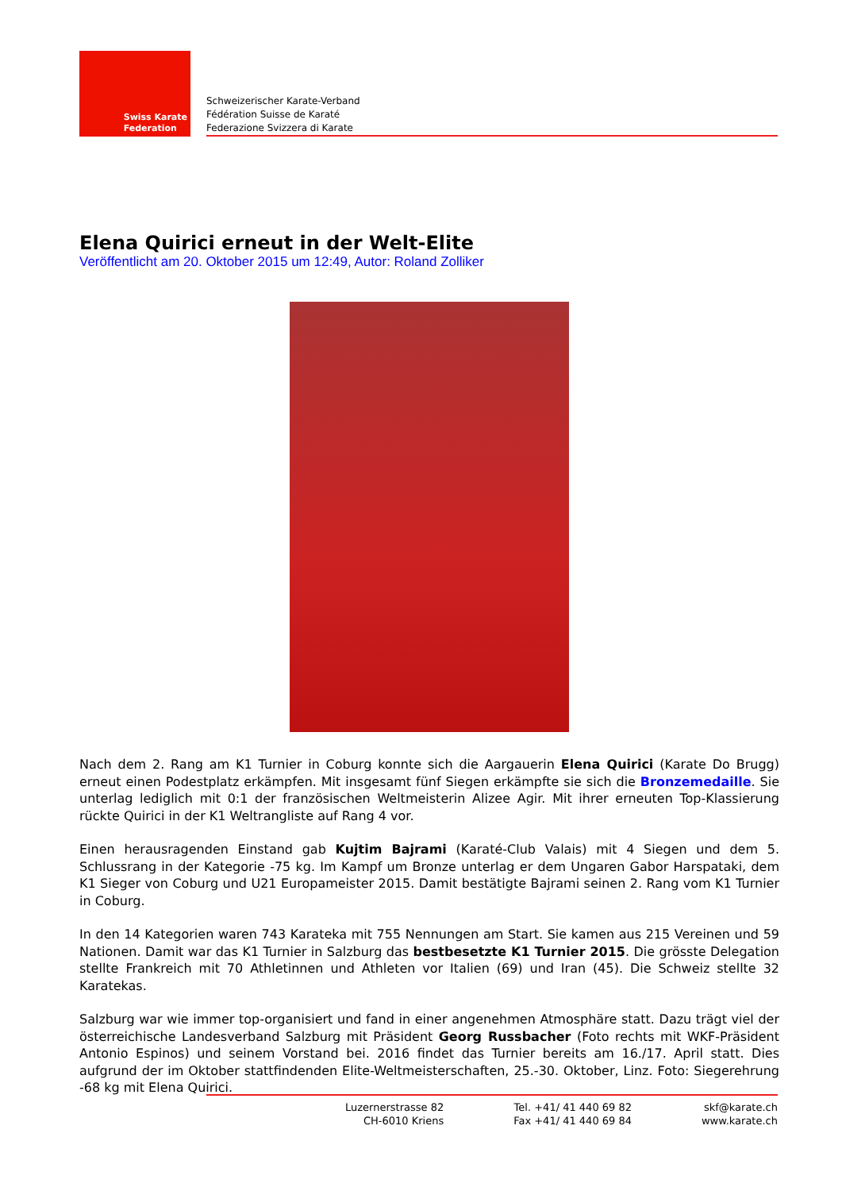Swiss Karate
Federation
Schweizerischer Karate-Verband
Fédération Suisse de Karaté
Federazione Svizzera di Karate
Elena Quirici erneut in der Welt-Elite
Veröffentlicht am 20. Oktober 2015 um 12:49, Autor: Roland Zolliker
Nach dem 2. Rang am K1 Turnier in Coburg konnte sich die Aargauerin Elena Quirici (Karate Do Brugg) erneut einen Podestplatz erkämpfen. Mit insgesamt fünf Siegen erkämpfte sie sich die Bronzemedaille. Sie unterlag lediglich mit 0:1 der französischen Weltmeisterin Alizee Agir. Mit ihrer erneuten Top-Klassierung rückte Quirici in der K1 Weltrangliste auf Rang 4 vor.
Einen herausragenden Einstand gab Kujtim Bajrami (Karaté-Club Valais) mit 4 Siegen und dem 5. Schlussrang in der Kategorie -75 kg. Im Kampf um Bronze unterlag er dem Ungaren Gabor Harspataki, dem K1 Sieger von Coburg und U21 Europameister 2015. Damit bestätigte Bajrami seinen 2. Rang vom K1 Turnier in Coburg.
In den 14 Kategorien waren 743 Karateka mit 755 Nennungen am Start. Sie kamen aus 215 Vereinen und 59 Nationen. Damit war das K1 Turnier in Salzburg das bestbesetzte K1 Turnier 2015. Die grösste Delegation stellte Frankreich mit 70 Athletinnen und Athleten vor Italien (69) und Iran (45). Die Schweiz stellte 32 Karatekas.
Salzburg war wie immer top-organisiert und fand in einer angenehmen Atmosphäre statt. Dazu trägt viel der österreichische Landesverband Salzburg mit Präsident Georg Russbacher (Foto rechts mit WKF-Präsident Antonio Espinos) und seinem Vorstand bei. 2016 findet das Turnier bereits am 16./17. April statt. Dies aufgrund der im Oktober stattfindenden Elite-Weltmeisterschaften, 25.-30. Oktober, Linz. Foto: Siegerehrung -68 kg mit Elena Quirici.
Luzernerstrasse 82
CH-6010 Kriens
Tel. +41/ 41 440 69 82
Fax +41/ 41 440 69 84
skf@karate.ch
www.karate.ch